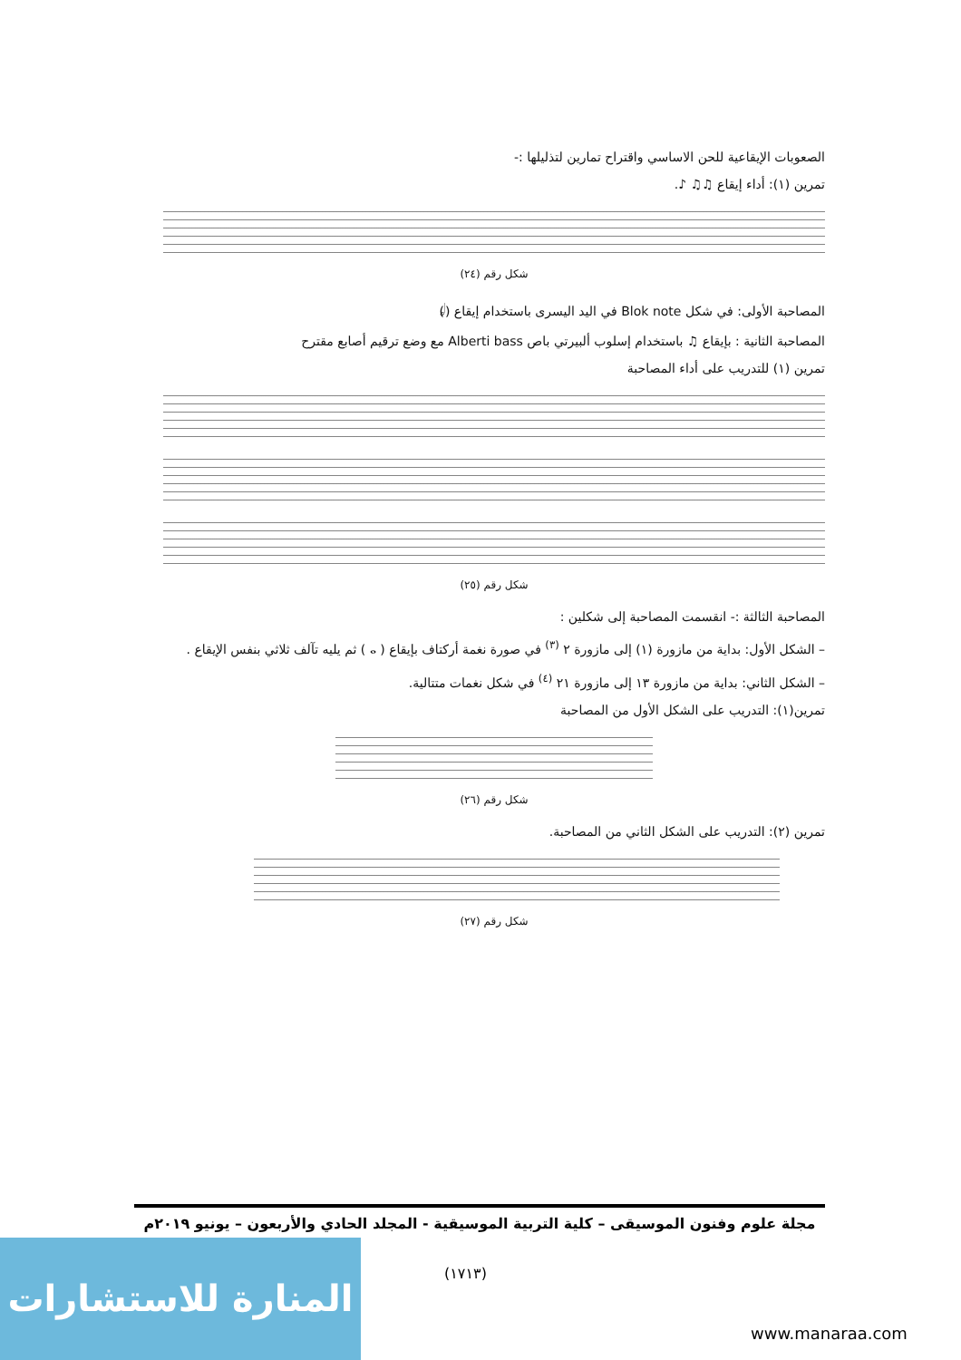الصعوبات الإيقاعية للحن الاساسي واقتراح تمارين لتذليلها :-
تمرين (١): أداء إيقاع ♫♫ ♪.
شكل رقم (٢٤)
المصاحبة الأولى: في شكل Blok note في اليد اليسرى باستخدام إيقاع (𝅗𝅥)
المصاحبة الثانية : بإيقاع ♫ باستخدام إسلوب ألبيرتي باص Alberti bass مع وضع ترقيم أصابع مقترح
تمرين (١) للتدريب على أداء المصاحبة
شكل رقم (٢٥)
المصاحبة الثالثة :- انقسمت المصاحبة إلى شكلين :
– الشكل الأول: بداية من مازورة (١) إلى مازورة ٢ <sup>(٣)</sup> في صورة نغمة أركتاف بإيقاع ( 𝅝 ) ثم يليه تآلف ثلاثي بنفس الإيقاع .
– الشكل الثاني: بداية من مازورة ١٣ إلى مازورة ٢١ <sup>(٤)</sup> في شكل نغمات متتالية.
تمرين(١): التدريب على الشكل الأول من المصاحبة
شكل رقم (٢٦)
تمرين (٢): التدريب على الشكل الثاني من المصاحبة.
شكل رقم (٢٧)
مجلة علوم وفنون الموسيقى – كلية التربية الموسيقية - المجلد الحادي والأربعون – يونيو ٢٠١٩م
(١٧١٣)
المنارة للاستشارات
www.manaraa.com